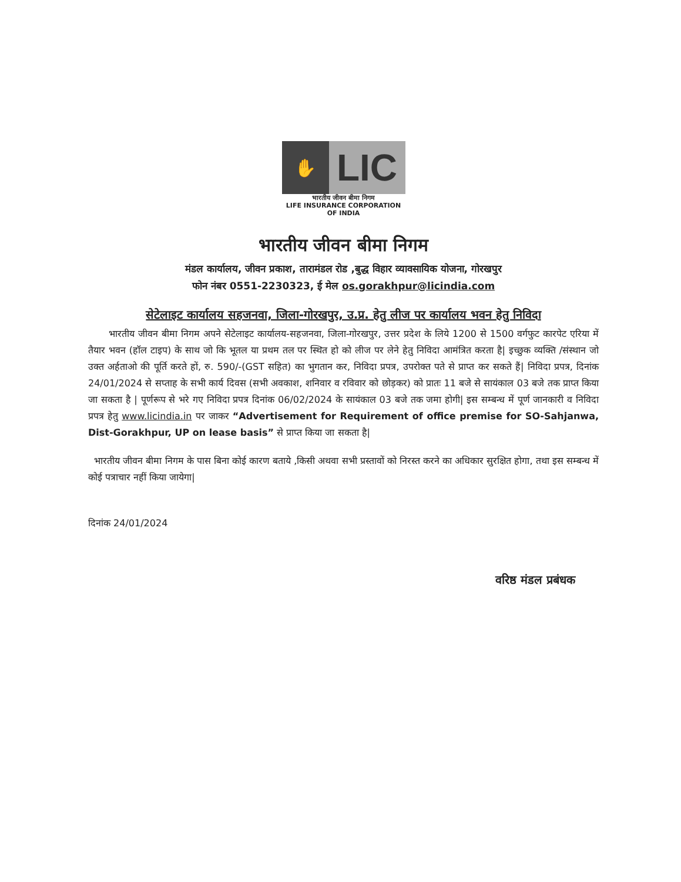✋
LIC
भारतीय जीवन बीमा निगम
LIFE INSURANCE CORPORATION OF INDIA
भारतीय जीवन बीमा निगम
मंडल कार्यालय, जीवन प्रकाश, तारामंडल रोड ,बुद्ध विहार व्यावसायिक योजना, गोरखपुर
फोन नंबर 0551-2230323, ई मेल os.gorakhpur@licindia.com
सेटेलाइट कार्यालय सहजनवा, जिला-गोरखपुर, उ.प्र. हेतु लीज पर कार्यालय भवन हेतु निविदा
भारतीय जीवन बीमा निगम अपने सेटेलाइट कार्यालय-सहजनवा, जिला-गोरखपुर, उत्तर प्रदेश के लिये 1200 से 1500 वर्गफुट कारपेट एरिया में तैयार भवन (हॉल टाइप) के साथ जो कि भूतल या प्रथम तल पर स्थित हो को लीज पर लेने हेतु निविदा आमंत्रित करता है| इच्छुक व्यक्ति /संस्थान जो उक्त अर्हताओ की पूर्ति करते हों, रु. 590/-(GST सहित) का भुगतान कर, निविदा प्रपत्र, उपरोक्त पते से प्राप्त कर सकते हैं| निविदा प्रपत्र, दिनांक 24/01/2024 से सप्ताह के सभी कार्य दिवस (सभी अवकाश, शनिवार व रविवार को छोड़कर) को प्रातः 11 बजे से सायंकाल 03 बजे तक प्राप्त किया जा सकता है | पूर्णरूप से भरे गए निविदा प्रपत्र दिनांक 06/02/2024 के सायंकाल 03 बजे तक जमा होगी| इस सम्बन्ध में पूर्ण जानकारी व निविदा प्रपत्र हेतु www.licindia.in पर जाकर “Advertisement for Requirement of office premise for SO-Sahjanwa, Dist-Gorakhpur, UP on lease basis” से प्राप्त किया जा सकता है|
भारतीय जीवन बीमा निगम के पास बिना कोई कारण बताये ,किसी अथवा सभी प्रस्तावों को निरस्त करने का अधिकार सुरक्षित होगा, तथा इस सम्बन्ध में कोई पत्राचार नहीं किया जायेगा|
दिनांक 24/01/2024
वरिष्ठ मंडल प्रबंधक